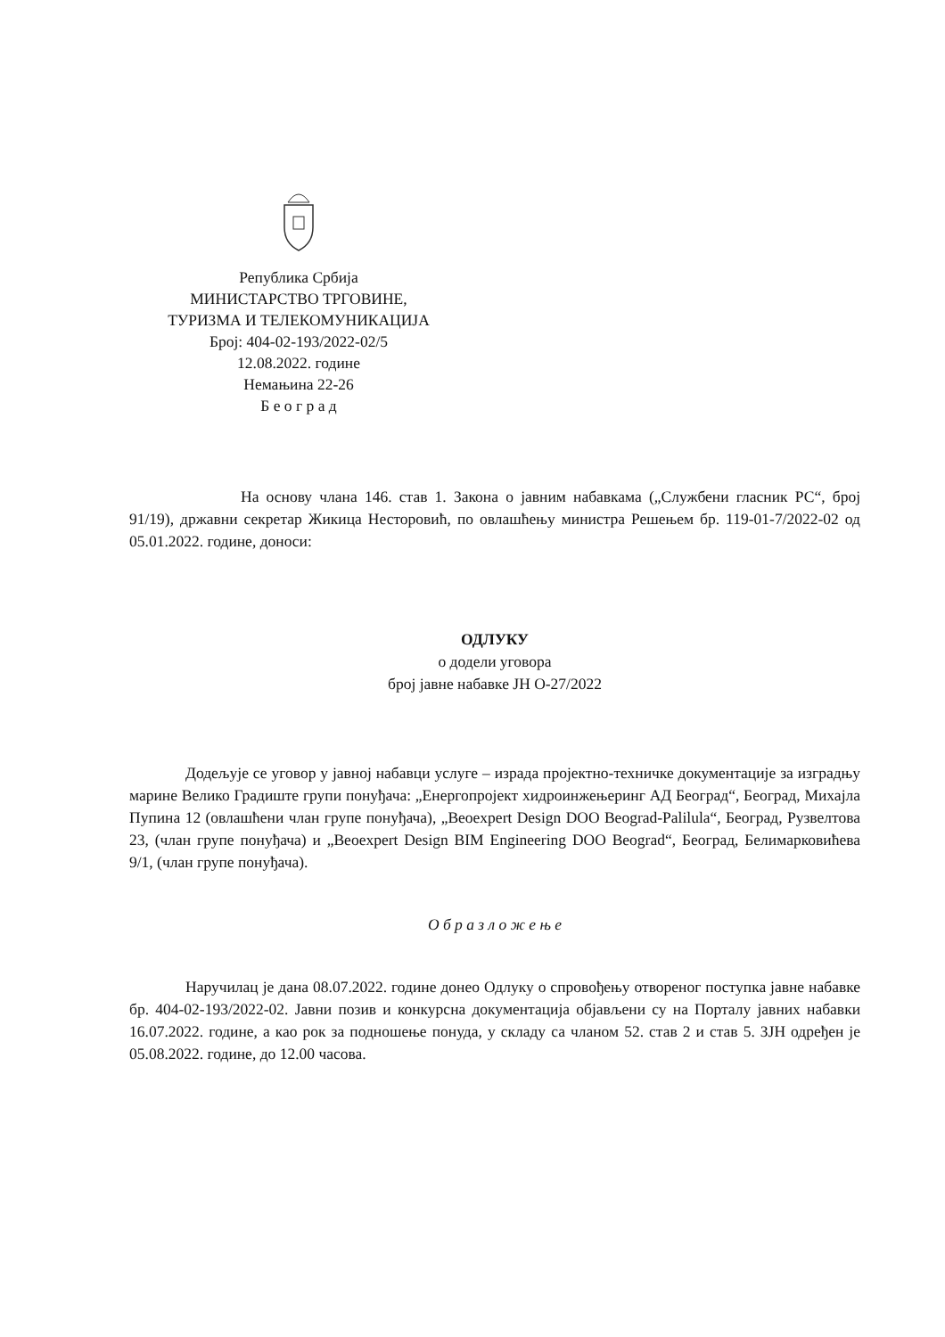Република Србија
МИНИСТАРСТВО ТРГОВИНЕ,
ТУРИЗМА И ТЕЛЕКОМУНИКАЦИЈА
Број: 404-02-193/2022-02/5
12.08.2022. године
Немањина 22-26
Б е о г р а д
На основу члана 146. став 1. Закона о јавним набавкама („Службени гласник РС“, број 91/19), државни секретар Жикица Несторовић, по овлашћењу министра Решењем бр. 119-01-7/2022-02 од 05.01.2022. године, доноси:
ОДЛУКУ
о додели уговора
број јавне набавке ЈН О-27/2022
Додељује се уговор у јавној набавци услуге – израда пројектно-техничке документације за изградњу марине Велико Градиште групи понуђача: „Енергопројект хидроинжењеринг АД Београд“, Београд, Михајла Пупина 12 (овлашћени члан групе понуђача), „Beoexpert Design DOO Beograd-Palilula“, Београд, Рузвелтова 23, (члан групе понуђача) и „Beoexpert Design BIM Engineering DOO Beograd“, Београд, Белимарковићева 9/1, (члан групе понуђача).
О б р а з л о ж е њ е
Наручилац је дана 08.07.2022. године донео Одлуку о спровођењу отвореног поступка јавне набавке бр. 404-02-193/2022-02. Јавни позив и конкурсна документација објављени су на Порталу јавних набавки 16.07.2022. године, а као рок за подношење понуда, у складу са чланом 52. став 2 и став 5. ЗЈН одређен је 05.08.2022. године, до 12.00 часова.